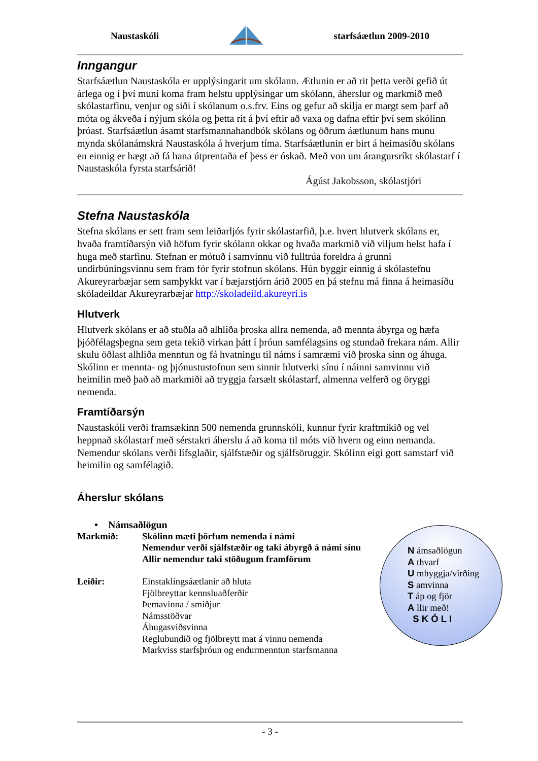Naustaskóli starfsáætlun 2009-2010
Inngangur
Starfsáætlun Naustaskóla er upplýsingarit um skólann. Ætlunin er að rit þetta verði gefið út árlega og í því muni koma fram helstu upplýsingar um skólann, áherslur og markmið með skólastarfinu, venjur og siði í skólanum o.s.frv. Eins og gefur að skilja er margt sem þarf að móta og ákveða í nýjum skóla og þetta rit á því eftir að vaxa og dafna eftir því sem skólinn þróast. Starfsáætlun ásamt starfsmannahandbók skólans og öðrum áætlunum hans munu mynda skólanámskrá Naustaskóla á hverjum tíma. Starfsáætlunin er birt á heimasíðu skólans en einnig er hægt að fá hana útprentaða ef þess er óskað. Með von um árangursríkt skólastarf í Naustaskóla fyrsta starfsárið!
Ágúst Jakobsson, skólastjóri
Stefna Naustaskóla
Stefna skólans er sett fram sem leiðarljós fyrir skólastarfið, þ.e. hvert hlutverk skólans er, hvaða framtíðarsýn við höfum fyrir skólann okkar og hvaða markmið við viljum helst hafa í huga með starfinu. Stefnan er mótuð í samvinnu við fulltrúa foreldra á grunni undirbúningsvinnu sem fram fór fyrir stofnun skólans. Hún byggir einnig á skólastefnu Akureyrarbæjar sem samþykkt var í bæjarstjórn árið 2005 en þá stefnu má finna á heimasíðu skóladeildar Akureyrarbæjar http://skoladeild.akureyri.is
Hlutverk
Hlutverk skólans er að stuðla að alhliða þroska allra nemenda, að mennta ábyrga og hæfa þjóðfélagsþegna sem geta tekið virkan þátt í þróun samfélagsins og stundað frekara nám. Allir skulu öðlast alhliða menntun og fá hvatningu til náms í samræmi við þroska sinn og áhuga. Skólinn er mennta- og þjónustustofnun sem sinnir hlutverki sínu í náinni samvinnu við heimilin með það að markmiði að tryggja farsælt skólastarf, almenna velferð og öryggi nemenda.
Framtíðarsýn
Naustaskóli verði framsækinn 500 nemenda grunnskóli, kunnur fyrir kraftmikið og vel heppnað skólastarf með sérstakri áherslu á að koma til móts við hvern og einn nemanda. Nemendur skólans verði lífsglaðir, sjálfstæðir og sjálfsöruggir. Skólinn eigi gott samstarf við heimilin og samfélagið.
Áherslur skólans
• Námsaðlögun
Markmið: Skólinn mæti þörfum nemenda í námi
Nemendur verði sjálfstæðir og taki ábyrgð á námi sínu
Allir nemendur taki stöðugum framförum
Leiðir: Einstaklingsáætlanir að hluta
Fjölbreyttar kennsluaðferðir
Þemavinna / smiðjur
Námsstöðvar
Áhugasviðsvinna
Reglubundið og fjölbreytt mat á vinnu nemenda
Markviss starfsþróun og endurmenntun starfsmanna
N ámsaðlögun
A thvarf
U mhyggja/virðing
S amvinna
T áp og fjör
A llir með!
S K Ó L I
- 3 -